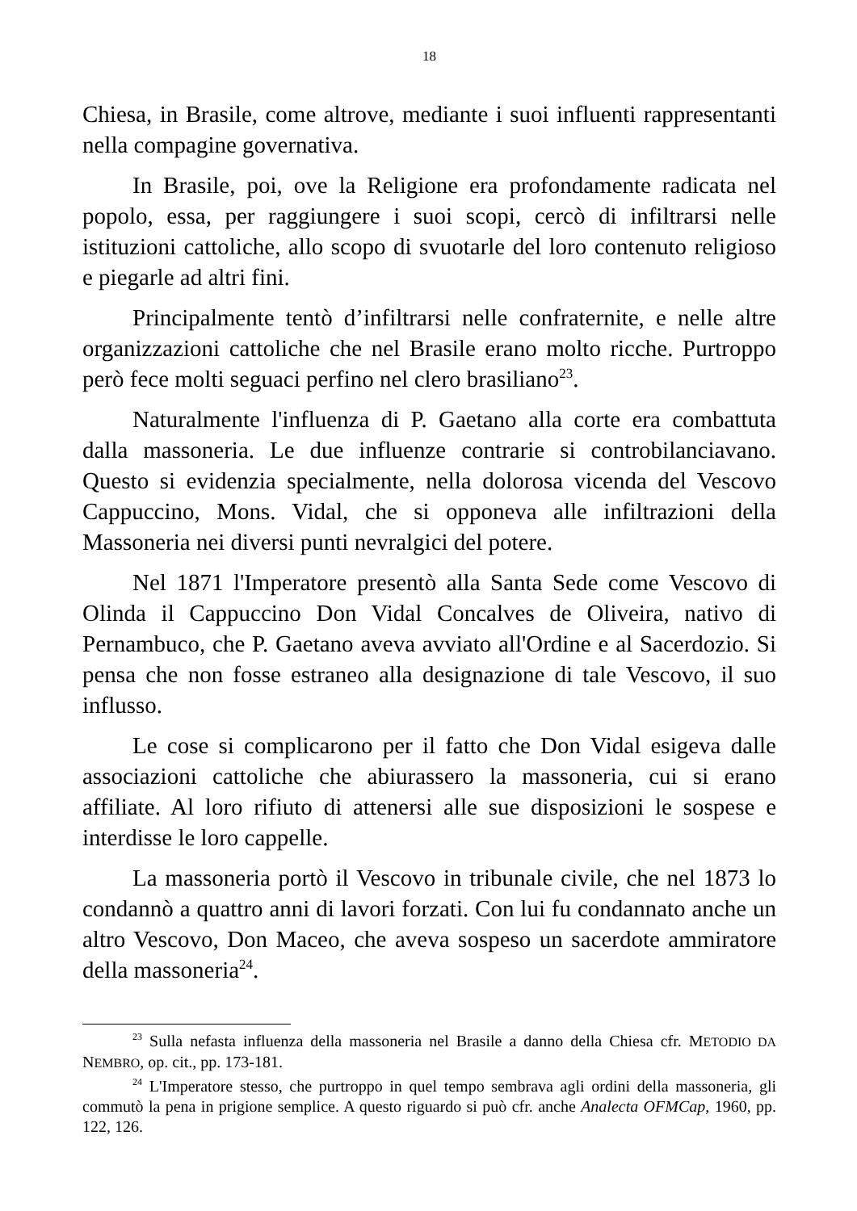18
Chiesa, in Brasile, come altrove, mediante i suoi influenti rappresentanti nella compagine governativa.
In Brasile, poi, ove la Religione era profondamente radicata nel popolo, essa, per raggiungere i suoi scopi, cercò di infiltrarsi nelle istituzioni cattoliche, allo scopo di svuotarle del loro contenuto religioso e piegarle ad altri fini.
Principalmente tentò d’infiltrarsi nelle confraternite, e nelle altre organizzazioni cattoliche che nel Brasile erano molto ricche. Purtroppo però fece molti seguaci perfino nel clero brasiliano<sup>23</sup>.
Naturalmente l'influenza di P. Gaetano alla corte era combattuta dalla massoneria. Le due influenze contrarie si controbilanciavano. Questo si evidenzia specialmente, nella dolorosa vicenda del Vescovo Cappuccino, Mons. Vidal, che si opponeva alle infiltrazioni della Massoneria nei diversi punti nevralgici del potere.
Nel 1871 l'Imperatore presentò alla Santa Sede come Vescovo di Olinda il Cappuccino Don Vidal Concalves de Oliveira, nativo di Pernambuco, che P. Gaetano aveva avviato all'Ordine e al Sacerdozio. Si pensa che non fosse estraneo alla designazione di tale Vescovo, il suo influsso.
Le cose si complicarono per il fatto che Don Vidal esigeva dalle associazioni cattoliche che abiurassero la massoneria, cui si erano affiliate. Al loro rifiuto di attenersi alle sue disposizioni le sospese e interdisse le loro cappelle.
La massoneria portò il Vescovo in tribunale civile, che nel 1873 lo condannò a quattro anni di lavori forzati. Con lui fu condannato anche un altro Vescovo, Don Maceo, che aveva sospeso un sacerdote ammiratore della massoneria<sup>24</sup>.
<sup>23</sup> Sulla nefasta influenza della massoneria nel Brasile a danno della Chiesa cfr. METODIO DA NEMBRO, op. cit., pp. 173-181.
<sup>24</sup> L'Imperatore stesso, che purtroppo in quel tempo sembrava agli ordini della massoneria, gli commutò la pena in prigione semplice. A questo riguardo si può cfr. anche Analecta OFMCap, 1960, pp. 122, 126.